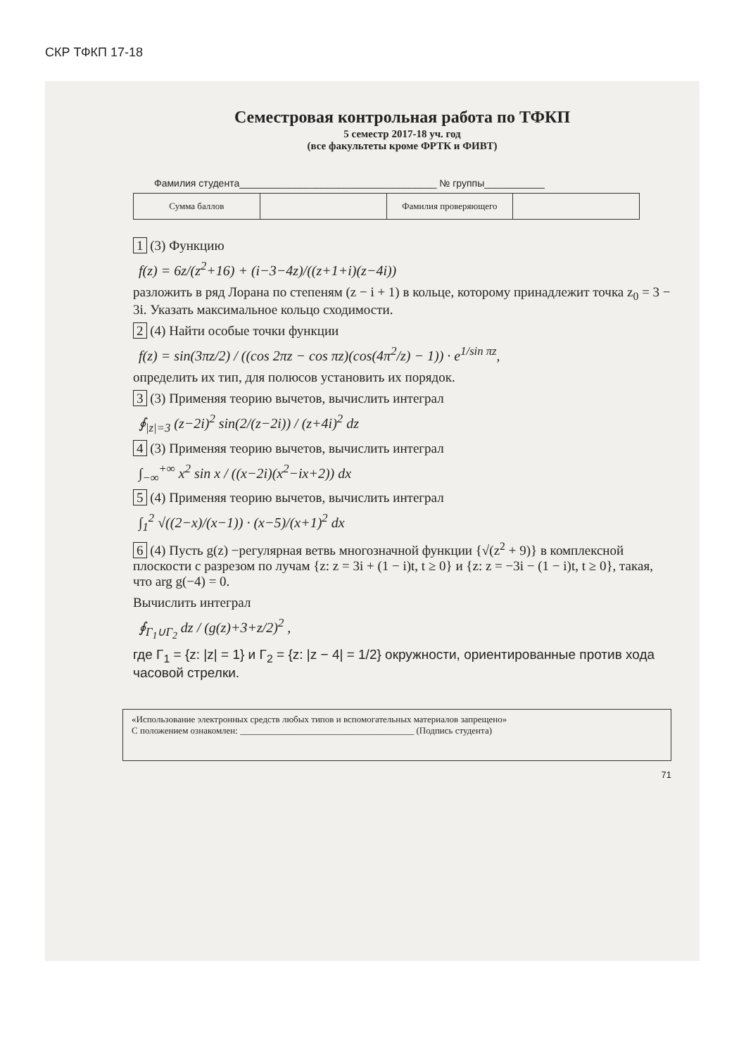СКР ТФКП 17-18
Семестровая контрольная работа по ТФКП
5 семестр 2017-18 уч. год
(все факультеты кроме ФРТК и ФИВТ)
Фамилия студента____________________________________ № группы___________
| Сумма баллов | | Фамилия проверяющего | |
1 (3) Функцию
f(z) = 6z/(z<sup>2</sup>+16) + (i−3−4z)/((z+1+i)(z−4i))
разложить в ряд Лорана по степеням (z − i + 1) в кольце, которому принадлежит точка z<sub>0</sub> = 3 − 3i. Указать максимальное кольцо сходимости.
2 (4) Найти особые точки функции
f(z) = sin(3πz/2) / ((cos 2πz − cos πz)(cos(4π<sup>2</sup>/z) − 1)) · e<sup>1/sin πz</sup>,
определить их тип, для полюсов установить их порядок.
3 (3) Применяя теорию вычетов, вычислить интеграл
∮<sub>|z|=3</sub> (z−2i)<sup>2</sup> sin(2/(z−2i)) / (z+4i)<sup>2</sup> dz
4 (3) Применяя теорию вычетов, вычислить интеграл
∫<sub>−∞</sub><sup>+∞</sup> x<sup>2</sup> sin x / ((x−2i)(x<sup>2</sup>−ix+2)) dx
5 (4) Применяя теорию вычетов, вычислить интеграл
∫<sub>1</sub><sup>2</sup> √((2−x)/(x−1)) · (x−5)/(x+1)<sup>2</sup> dx
6 (4) Пусть g(z) −регулярная ветвь многозначной функции {√(z<sup>2</sup> + 9)} в комплексной плоскости с разрезом по лучам {z: z = 3i + (1 − i)t, t ≥ 0} и {z: z = −3i − (1 − i)t, t ≥ 0}, такая, что arg g(−4) = 0.
Вычислить интеграл
∮<sub>Γ<sub>1</sub>∪Γ<sub>2</sub></sub> dz / (g(z)+3+z/2)<sup>2</sup> ,
где Γ<sub>1</sub> = {z: |z| = 1} и Γ<sub>2</sub> = {z: |z − 4| = 1/2} окружности, ориентированные против хода часовой стрелки.
«Использование электронных средств любых типов и вспомогательных материалов запрещено»
С положением ознакомлен: ______________________________________ (Подпись студента)
71